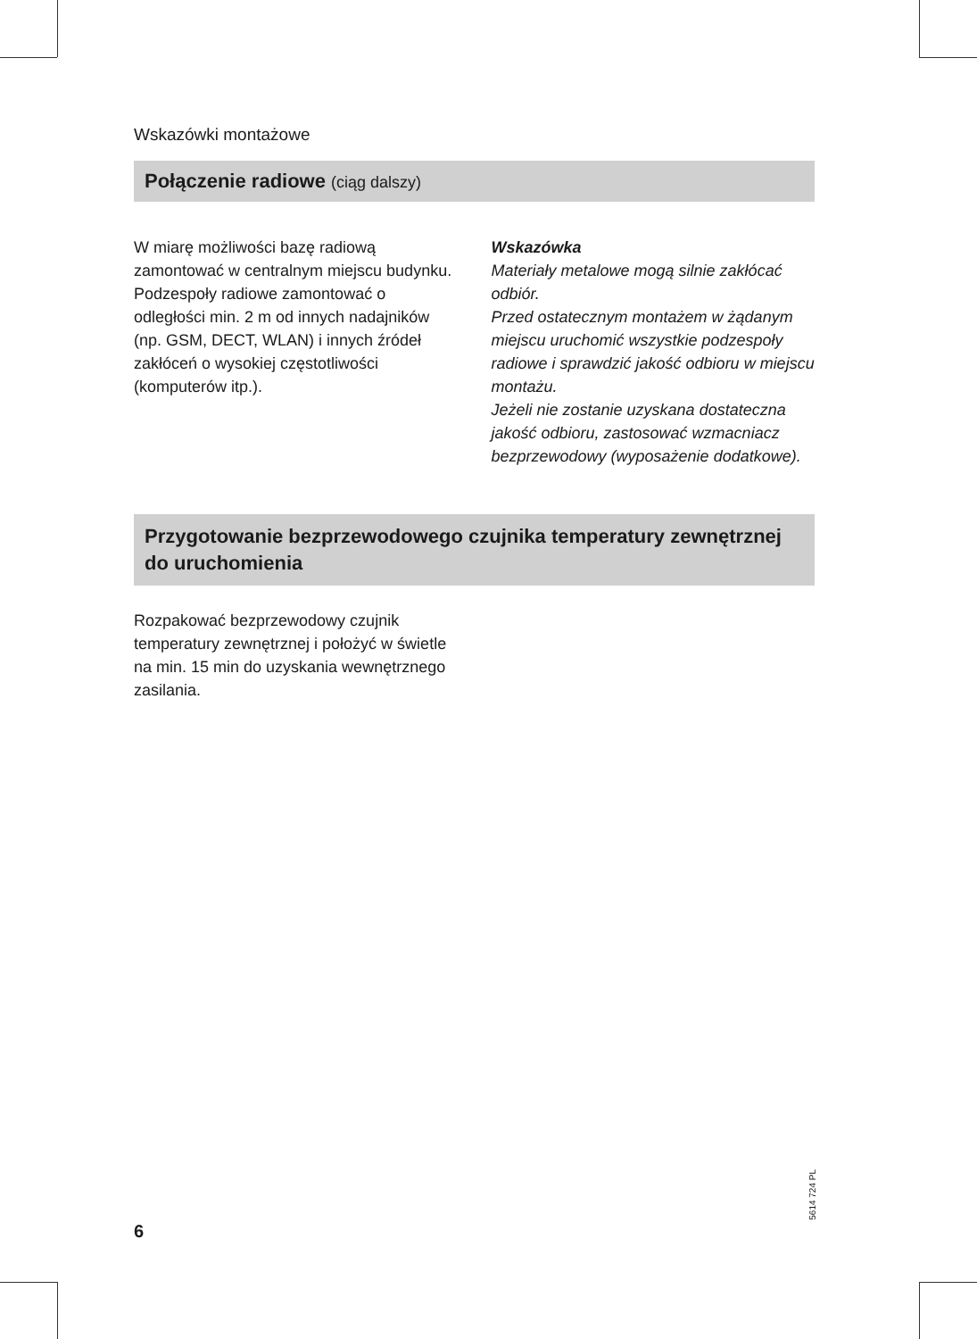Wskazówki montażowe
Połączenie radiowe (ciąg dalszy)
W miarę możliwości bazę radiową zamontować w centralnym miejscu budynku. Podzespoły radiowe zamontować o odległości min. 2 m od innych nadajników (np. GSM, DECT, WLAN) i innych źródeł zakłóceń o wysokiej częstotliwości (komputerów itp.).
Wskazówka
Materiały metalowe mogą silnie zakłócać odbiór.
Przed ostatecznym montażem w żądanym miejscu uruchomić wszystkie podzespoły radiowe i sprawdzić jakość odbioru w miejscu montażu.
Jeżeli nie zostanie uzyskana dostateczna jakość odbioru, zastosować wzmacniacz bezprzewodowy (wyposażenie dodatkowe).
Przygotowanie bezprzewodowego czujnika temperatury zewnętrznej do uruchomienia
Rozpakować bezprzewodowy czujnik temperatury zewnętrznej i położyć w świetle na min. 15 min do uzyskania wewnętrznego zasilania.
5614 724 PL
6